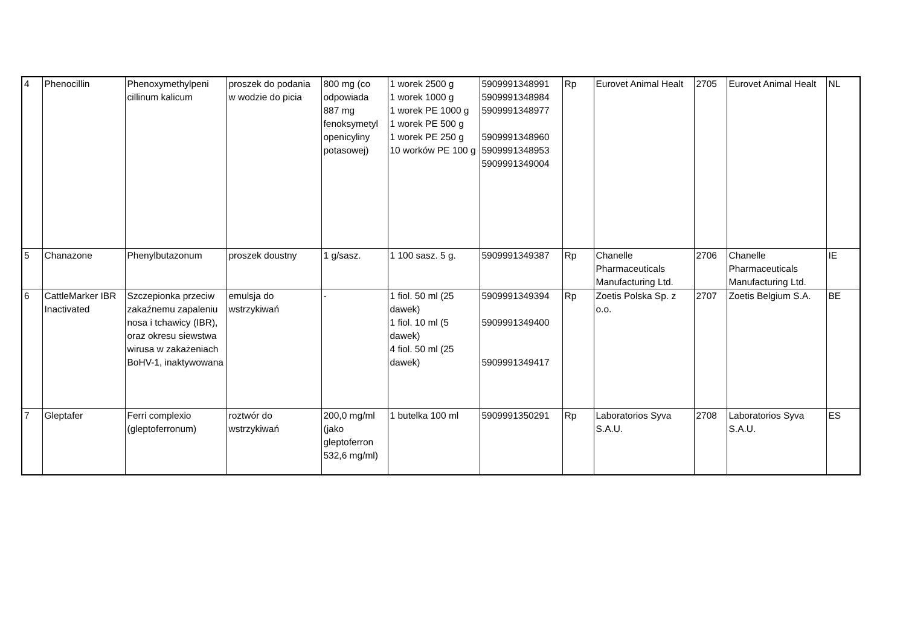| 4 | Phenocillin | Phenoxymethylpeni cillinum kalicum | proszek do podania w wodzie do picia | 800 mg (co odpowiada 887 mg fenoksymetyl openicyliny potasowej) | 1 worek 2500 g 1 worek 1000 g 1 worek PE 1000 g 1 worek PE 500 g 1 worek PE 250 g 10 worków PE 100 g | 5909991348991 5909991348984 5909991348977 5909991348960 5909991348953 5909991349004 | Rp | Eurovet Animal Healt | 2705 | Eurovet Animal Healt | NL |
| 5 | Chanazone | Phenylbutazonum | proszek doustny | 1 g/sasz. | 1 100 sasz. 5 g. | 5909991349387 | Rp | Chanelle Pharmaceuticals Manufacturing Ltd. | 2706 | Chanelle Pharmaceuticals Manufacturing Ltd. | IE |
| 6 | CattleMarker IBR Inactivated | Szczepionka przeciw zakaźnemu zapaleniu nosa i tchawicy (IBR), oraz okresu siewstwa wirusa w zakażeniach BoHV-1, inaktywowana | emulsja do wstrzykiwań | - | 1 fiol. 50 ml (25 dawek) 1 fiol. 10 ml (5 dawek) 4 fiol. 50 ml (25 dawek) | 5909991349394 5909991349400 5909991349417 | Rp | Zoetis Polska Sp. z o.o. | 2707 | Zoetis Belgium S.A. | BE |
| 7 | Gleptafer | Ferri complexio (gleptoferronum) | roztwór do wstrzykiwań | 200,0 mg/ml (jako gleptoferron 532,6 mg/ml) | 1 butelka 100 ml | 5909991350291 | Rp | Laboratorios Syva S.A.U. | 2708 | Laboratorios Syva S.A.U. | ES |